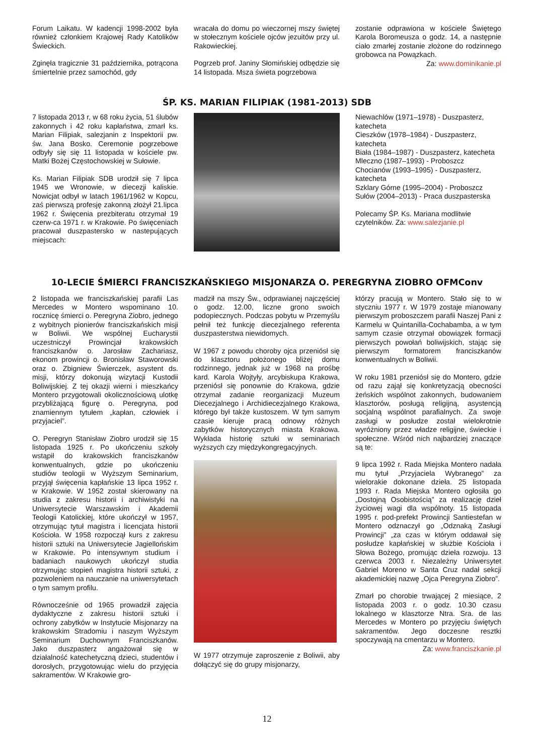Forum Laikatu. W kadencji 1998-2002 była również członkiem Krajowej Rady Katolików Świeckich.
Zginęła tragicznie 31 października, potrącona śmiertelnie przez samochód, gdy
wracała do domu po wieczornej mszy świętej w stołecznym kościele ojców jezuitów przy ul. Rakowieckiej.
Pogrzeb prof. Janiny Słomińskiej odbędzie się 14 listopada. Msza świeta pogrzebowa
zostanie odprawiona w kościele Świętego Karola Boromeusza o godz. 14, a następnie ciało zmarłej zostanie złożone do rodzinnego grobowca na Powązkach.
Za: www.dominikanie.pl
ŚP. KS. MARIAN FILIPIAK (1981-2013) SDB
7 listopada 2013 r, w 68 roku życia, 51 ślubów zakonnych i 42 roku kapłaństwa, zmarł ks. Marian Filipiak, salezjanin z Inspektorii pw. św. Jana Bosko. Ceremonie pogrzebowe odbyły się się 11 listopada w kościele pw. Matki Bożej Częstochowskiej w Sułowie.
Ks. Marian Filipiak SDB urodził się 7 lipca 1945 we Wronowie, w diecezji kaliskie. Nowicjat odbył w latach 1961/1962 w Kopcu, zaś pierwszą profesję zakonną złożył 21.lipca 1962 r. Święcenia prezbiteratu otrzymał 19 czerw-ca 1971 r. w Krakowie. Po święceniach pracował duszpastersko w nastepujących miejscach:
Niewachlów (1971–1978) - Duszpasterz, katecheta
Cieszków (1978–1984) - Duszpasterz, katecheta
Biała (1984–1987) - Duszpasterz, katecheta
Mleczno (1987–1993) - Proboszcz
Chocianów (1993–1995) - Duszpasterz, katecheta
Szklary Górne (1995–2004) - Proboszcz
Sułów (2004–2013) - Praca duszpasterska
Polecamy ŚP. Ks. Mariana modlitwie czytelników. Za: www.salezjanie.pl
10-LECIE ŚMIERCI FRANCISZKAŃSKIEGO MISJONARZA O. PEREGRYNA ZIOBRO OFMConv
2 listopada we franciszkańskiej parafii Las Mercedes w Montero wspominano 10. rocznicę śmierci o. Peregryna Ziobro, jednego z wybitnych pionierów franciszkańskich misji w Boliwii. We wspólnej Eucharystii uczestniczył Prowincjał krakowskich franciszkanów o. Jarosław Zachariasz, ekonom prowincji o. Bronisław Staworowski oraz o. Zbigniew Świerczek, asystent ds. misji, którzy dokonują wizytacji Kustodii Boliwijskiej. Z tej okazji wierni i mieszkańcy Montero przygotowali okolicznościową ulotkę przybliżającą figurę o. Peregryna, pod znamiennym tytułem „kapłan, człowiek i przyjaciel”.
O. Peregryn Stanisław Ziobro urodził się 15 listopada 1925 r. Po ukończeniu szkoły wstąpił do krakowskich franciszkanów konwentualnych, gdzie po ukończeniu studiów teologii w Wyższym Seminarium, przyjął święcenia kapłańskie 13 lipca 1952 r. w Krakowie. W 1952 został skierowany na studia z zakresu historii i archiwistyki na Uniwersytecie Warszawskim i Akademii Teologii Katolickiej, które ukończył w 1957, otrzymując tytuł magistra i licencjata historii Kościoła. W 1958 rozpoczął kurs z zakresu historii sztuki na Uniwersytecie Jagiellońskim w Krakowie. Po intensywnym studium i badaniach naukowych ukończył studia otrzymując stopień magistra historii sztuki, z pozwoleniem na nauczanie na uniwersytetach o tym samym profilu.
Równocześnie od 1965 prowadził zajęcia dydaktyczne z zakresu historii sztuki i ochrony zabytków w Instytucie Misjonarzy na krakowskim Stradomiu i naszym Wyższym Seminarium Duchownym Franciszkanów. Jako duszpasterz angażował się w działalność katechetyczną dzieci, studentów i dorosłych, przygotowując wielu do przyjęcia sakramentów. W Krakowie gro-
madził na mszy Św., odprawianej najczęściej o godz. 12.00, liczne grono swoich podopiecznych. Podczas pobytu w Przemyślu pełnił też funkcję diecezjalnego referenta duszpasterstwa niewidomych.
W 1967 z powodu choroby ojca przeniósł się do klasztoru położonego bliżej domu rodzinnego, jednak już w 1968 na prośbę kard. Karola Wojtyły, arcybiskupa Krakowa, przeniósł się ponownie do Krakowa, gdzie otrzymał zadanie reorganizacji Muzeum Diecezjalnego i Archidiecezjalnego Krakowa, którego był także kustoszem. W tym samym czasie kieruje pracą odnowy różnych zabytków historycznych miasta Krakowa. Wykłada historię sztuki w seminariach wyższych czy międzykongregacyjnych.
W 1977 otrzymuje zaproszenie z Boliwii, aby dołączyć się do grupy misjonarzy,
którzy pracują w Montero. Stało się to w styczniu 1977 r. W 1979 zostaje mianowany pierwszym proboszczem parafii Naszej Pani z Karmelu w Quintanilla-Cochabamba, a w tym samym czasie otrzymał obowiązek formacji pierwszych powołań boliwijskich, stając się pierwszym formatorem franciszkanów konwentualnych w Boliwii.
W roku 1981 przeniósł się do Montero, gdzie od razu zajął się konkretyzacją obecności żeńskich wspólnot zakonnych, budowaniem klasztorów, posługą religijną, asystencją socjalną wspólnot parafialnych. Za swoje zasługi w posłudze został wielokrotnie wyróżniony przez władze religijne, świeckie i społeczne. Wśród nich najbardziej znaczące są te:
9 lipca 1992 r. Rada Miejska Montero nadała mu tytuł „Przyjaciela Wybranego” za wielorakie dokonane dzieła. 25 listopada 1993 r. Rada Miejska Montero ogłosiła go „Dostojną Osobistością” za realizację dzieł życiowej wagi dla wspólnoty. 15 listopada 1995 r. pod-prefekt Prowincji Santiestefan w Montero odznaczył go „Odznaką Zasługi Prowincji” „za czas w którym oddawał się posłudze kapłańskiej w służbie Kościoła i Słowa Bożego, promując dzieła rozwoju. 13 czerwca 2003 r. Niezależny Uniwersytet Gabriel Moreno w Santa Cruz nadał sekcji akademickiej nazwę „Ojca Peregryna Ziobro”.
Zmarł po chorobie trwającej 2 miesiące, 2 listopada 2003 r. o godz. 10.30 czasu lokalnego w klasztorze Ntra. Sra. de las Mercedes w Montero po przyjęciu świętych sakramentów. Jego doczesne resztki spoczywają na cmentarzu w Montero.
Za: www.franciszkanie.pl
12